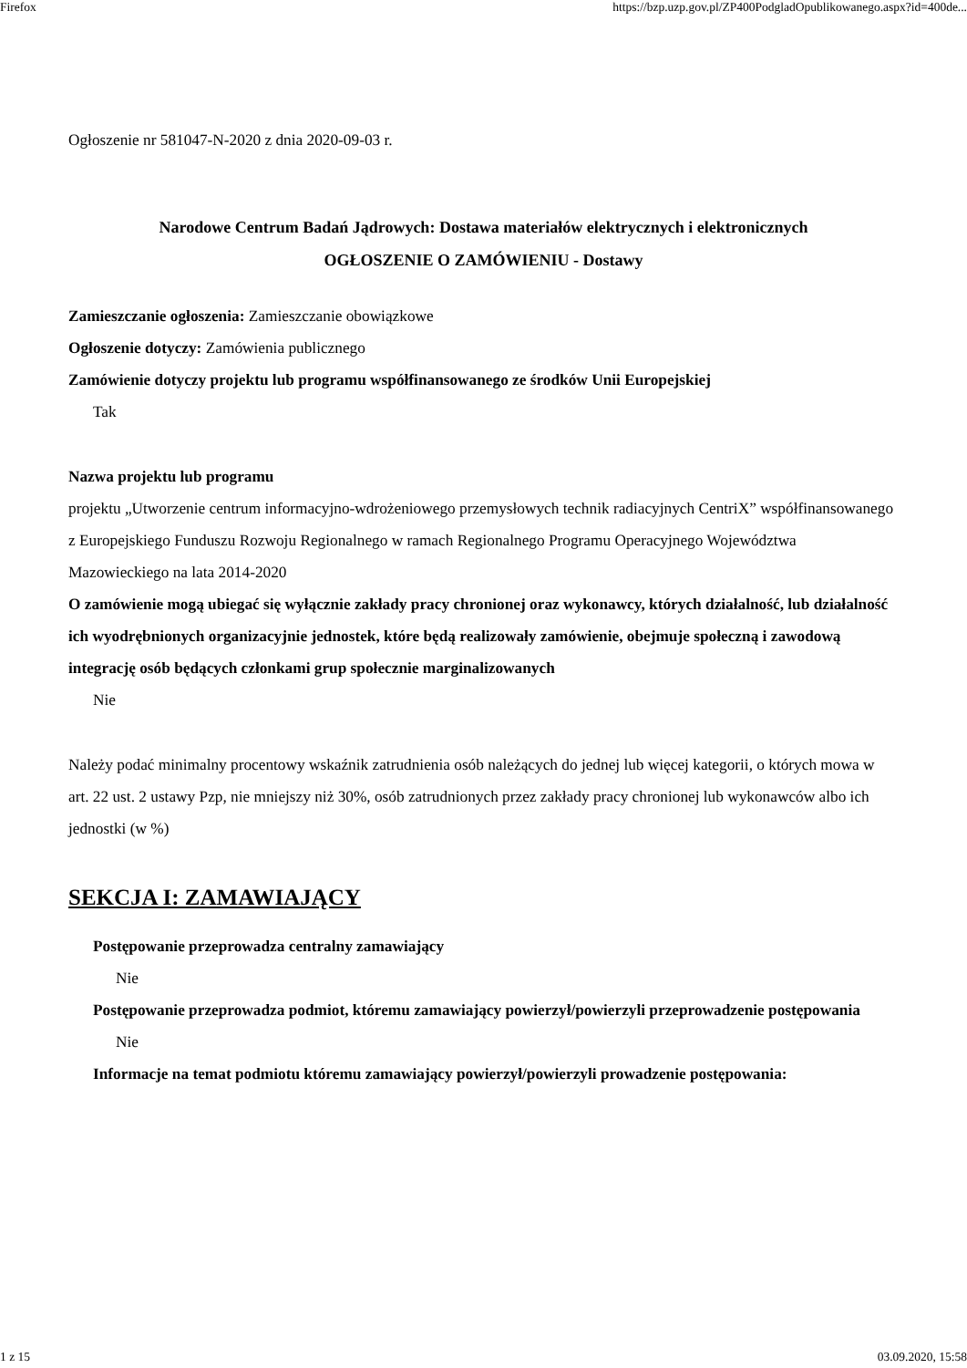Firefox https://bzp.uzp.gov.pl/ZP400PodgladOpublikowanego.aspx?id=400de...
Ogłoszenie nr 581047-N-2020 z dnia 2020-09-03 r.
Narodowe Centrum Badań Jądrowych: Dostawa materiałów elektrycznych i elektronicznych
OGŁOSZENIE O ZAMÓWIENIU - Dostawy
Zamieszczanie ogłoszenia: Zamieszczanie obowiązkowe
Ogłoszenie dotyczy: Zamówienia publicznego
Zamówienie dotyczy projektu lub programu współfinansowanego ze środków Unii Europejskiej
Tak
Nazwa projektu lub programu
projektu „Utworzenie centrum informacyjno-wdrożeniowego przemysłowych technik radiacyjnych CentriX” współfinansowanego z Europejskiego Funduszu Rozwoju Regionalnego w ramach Regionalnego Programu Operacyjnego Województwa Mazowieckiego na lata 2014-2020
O zamówienie mogą ubiegać się wyłącznie zakłady pracy chronionej oraz wykonawcy, których działalność, lub działalność ich wyodrębnionych organizacyjnie jednostek, które będą realizowały zamówienie, obejmuje społeczną i zawodową integrację osób będących członkami grup społecznie marginalizowanych
Nie
Należy podać minimalny procentowy wskaźnik zatrudnienia osób należących do jednej lub więcej kategorii, o których mowa w art. 22 ust. 2 ustawy Pzp, nie mniejszy niż 30%, osób zatrudnionych przez zakłady pracy chronionej lub wykonawców albo ich jednostki (w %)
SEKCJA I: ZAMAWIAJĄCY
Postępowanie przeprowadza centralny zamawiający
Nie
Postępowanie przeprowadza podmiot, któremu zamawiający powierzył/powierzyli przeprowadzenie postępowania
Nie
Informacje na temat podmiotu któremu zamawiający powierzył/powierzyli prowadzenie postępowania:
1 z 15 03.09.2020, 15:58